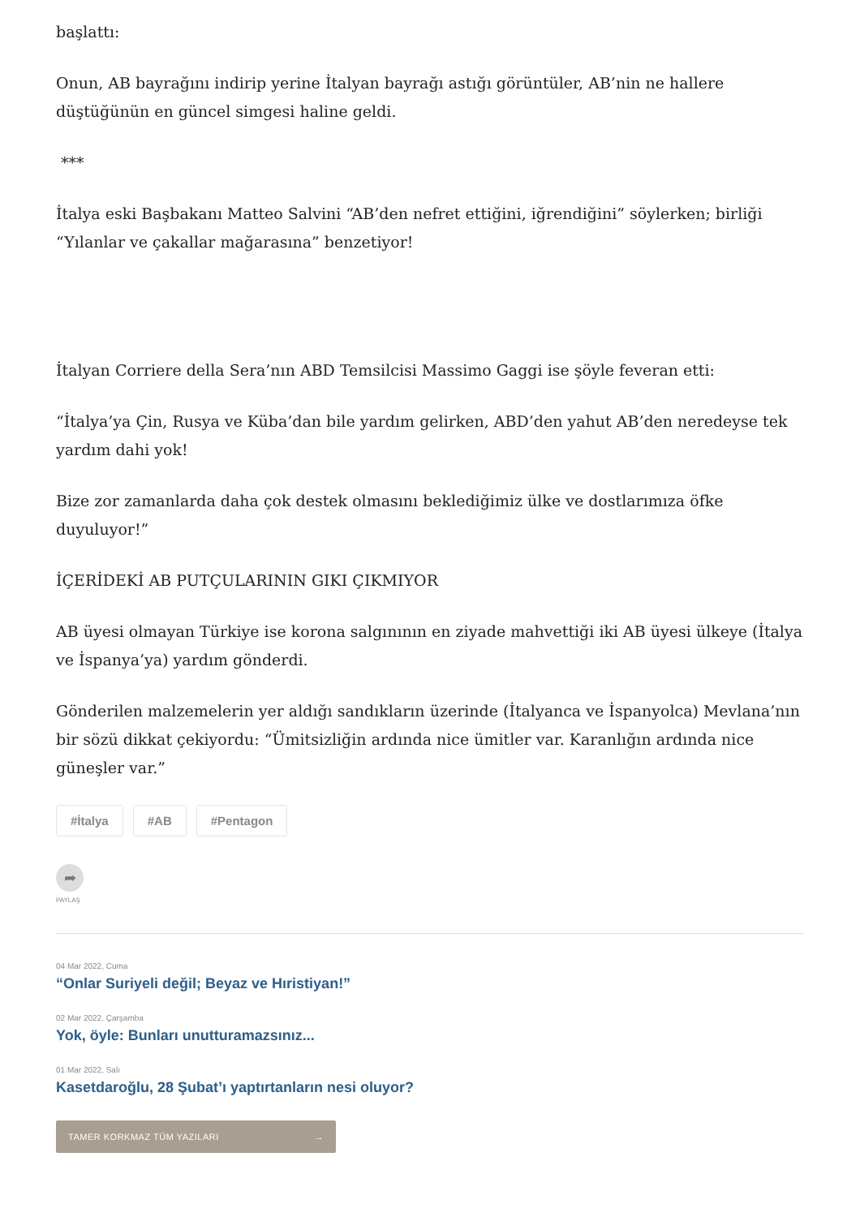başlattı:
Onun, AB bayrağını indirip yerine İtalyan bayrağı astığı görüntüler, AB’nin ne hallere düştüğünün en güncel simgesi haline geldi.
***
İtalya eski Başbakanı Matteo Salvini “AB’den nefret ettiğini, iğrendiğini” söylerken; birliği “Yılanlar ve çakallar mağarasına” benzetiyor!
İtalyan Corriere della Sera’nın ABD Temsilcisi Massimo Gaggi ise şöyle feveran etti:
“İtalya’ya Çin, Rusya ve Küba’dan bile yardım gelirken, ABD’den yahut AB’den neredeyse tek yardım dahi yok!
Bize zor zamanlarda daha çok destek olmasını beklediğimiz ülke ve dostlarımıza öfke duyuluyor!”
İÇERİDEKİ AB PUTÇULARININ GIKI ÇIKMIYOR
AB üyesi olmayan Türkiye ise korona salgınının en ziyade mahvettiği iki AB üyesi ülkeye (İtalya ve İspanya’ya) yardım gönderdi.
Gönderilen malzemelerin yer aldığı sandıkların üzerinde (İtalyanca ve İspanyolca) Mevlana’nın bir sözü dikkat çekiyordu: “Ümitsizliğin ardında nice ümitler var. Karanlığın ardında nice güneşler var.”
#İtalya #AB #Pentagon
➦
PAYLAŞ
04 Mar 2022, Cuma
“Onlar Suriyeli değil; Beyaz ve Hıristiyan!”
02 Mar 2022, Çarşamba
Yok, öyle: Bunları unutturamazsınız...
01 Mar 2022, Salı
Kasetdaroğlu, 28 Şubat’ı yaptırtanların nesi oluyor?
TAMER KORKMAZ TÜM YAZILARI →